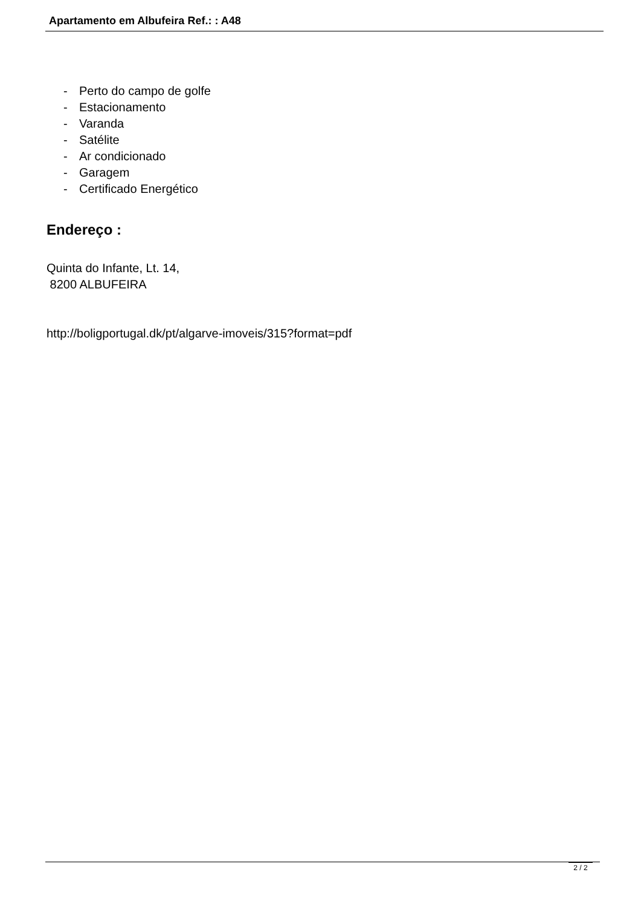Apartamento em Albufeira Ref.: : A48
- Perto do campo de golfe
- Estacionamento
- Varanda
- Satélite
- Ar condicionado
- Garagem
- Certificado Energético
Endereço :
Quinta do Infante, Lt. 14,
8200 ALBUFEIRA
http://boligportugal.dk/pt/algarve-imoveis/315?format=pdf
2 / 2